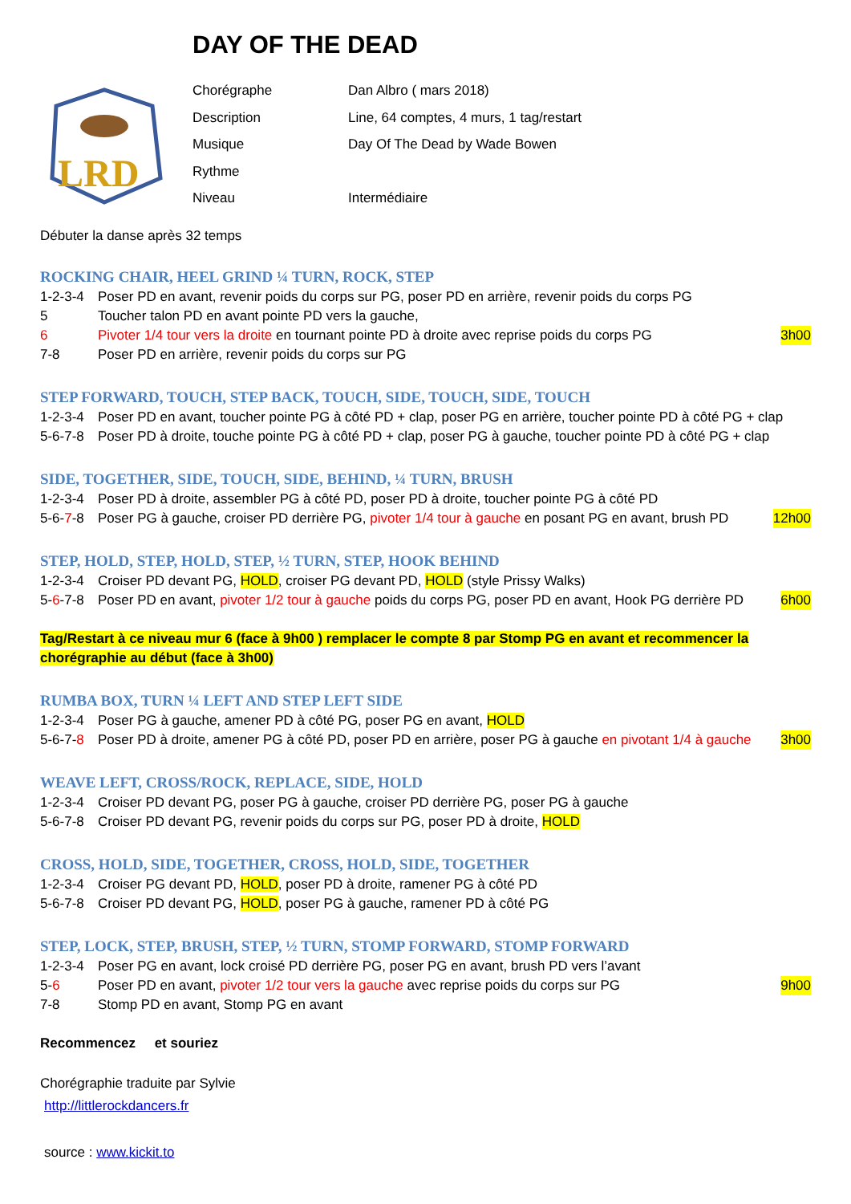DAY OF THE DEAD
LRD
Chorégraphe Dan Albro ( mars 2018) Description Line, 64 comptes, 4 murs, 1 tag/restart Musique Day Of The Dead by Wade Bowen Rythme Niveau Intermédiaire
Débuter la danse après 32 temps
ROCKING CHAIR, HEEL GRIND ¼ TURN, ROCK, STEP
1-2-3-4 Poser PD en avant, revenir poids du corps sur PG, poser PD en arrière, revenir poids du corps PG
5 Toucher talon PD en avant pointe PD vers la gauche,
6 Pivoter 1/4 tour vers la droite en tournant pointe PD à droite avec reprise poids du corps PG 3h00
7-8 Poser PD en arrière, revenir poids du corps sur PG
STEP FORWARD, TOUCH, STEP BACK, TOUCH, SIDE, TOUCH, SIDE, TOUCH
1-2-3-4 Poser PD en avant, toucher pointe PG à côté PD + clap, poser PG en arrière, toucher pointe PD à côté PG + clap
5-6-7-8 Poser PD à droite, touche pointe PG à côté PD + clap, poser PG à gauche, toucher pointe PD à côté PG + clap
SIDE, TOGETHER, SIDE, TOUCH, SIDE, BEHIND, ¼ TURN, BRUSH
1-2-3-4 Poser PD à droite, assembler PG à côté PD, poser PD à droite, toucher pointe PG à côté PD
5-6-7-8 Poser PG à gauche, croiser PD derrière PG, pivoter 1/4 tour à gauche en posant PG en avant, brush PD 12h00
STEP, HOLD, STEP, HOLD, STEP, ½ TURN, STEP, HOOK BEHIND
1-2-3-4 Croiser PD devant PG, HOLD, croiser PG devant PD, HOLD (style Prissy Walks)
5-6-7-8 Poser PD en avant, pivoter 1/2 tour à gauche poids du corps PG, poser PD en avant, Hook PG derrière PD 6h00
Tag/Restart à ce niveau mur 6 (face à 9h00 ) remplacer le compte 8 par Stomp PG en avant et recommencer la chorégraphie au début (face à 3h00)
RUMBA BOX, TURN ¼ LEFT AND STEP LEFT SIDE
1-2-3-4 Poser PG à gauche, amener PD à côté PG, poser PG en avant, HOLD
5-6-7-8 Poser PD à droite, amener PG à côté PD, poser PD en arrière, poser PG à gauche en pivotant 1/4 à gauche 3h00
WEAVE LEFT, CROSS/ROCK, REPLACE, SIDE, HOLD
1-2-3-4 Croiser PD devant PG, poser PG à gauche, croiser PD derrière PG, poser PG à gauche
5-6-7-8 Croiser PD devant PG, revenir poids du corps sur PG, poser PD à droite, HOLD
CROSS, HOLD, SIDE, TOGETHER, CROSS, HOLD, SIDE, TOGETHER
1-2-3-4 Croiser PG devant PD, HOLD, poser PD à droite, ramener PG à côté PD
5-6-7-8 Croiser PD devant PG, HOLD, poser PG à gauche, ramener PD à côté PG
STEP, LOCK, STEP, BRUSH, STEP, ½ TURN, STOMP FORWARD, STOMP FORWARD
1-2-3-4 Poser PG en avant, lock croisé PD derrière PG, poser PG en avant, brush PD vers l’avant
5-6 Poser PD en avant, pivoter 1/2 tour vers la gauche avec reprise poids du corps sur PG 9h00
7-8 Stomp PD en avant, Stomp PG en avant
Recommencez et souriez
Chorégraphie traduite par Sylvie
http://littlerockdancers.fr
source : www.kickit.to